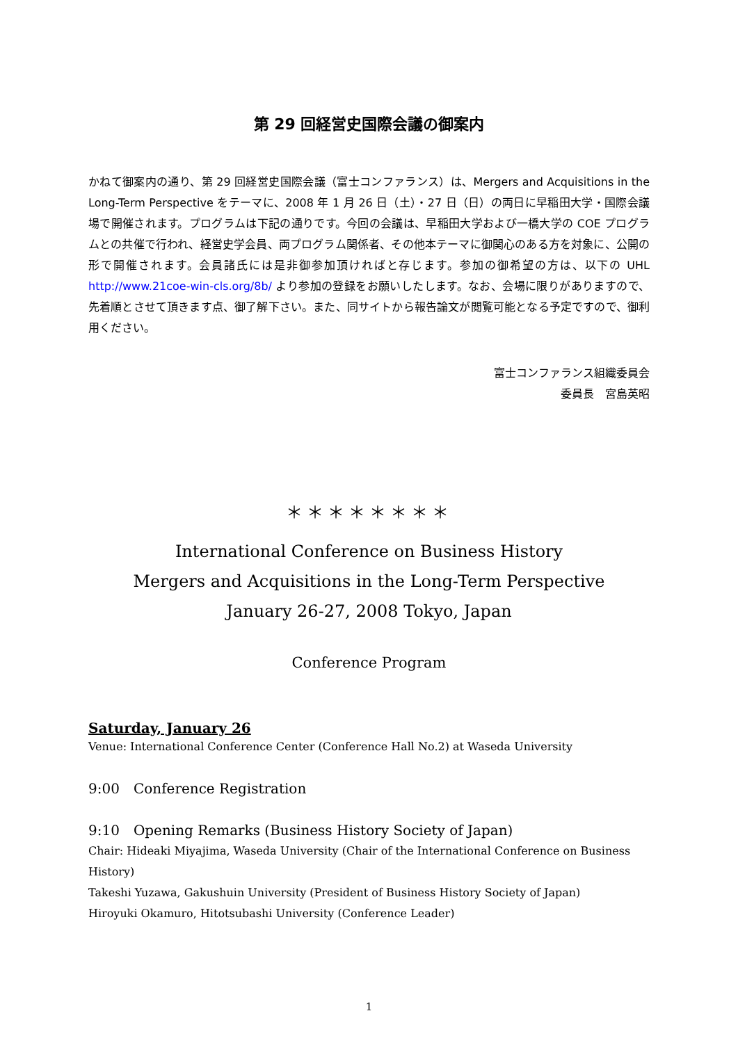第 29 回経営史国際会議の御案内
かねて御案内の通り、第 29 回経営史国際会議（富士コンファランス）は、Mergers and Acquisitions in the Long-Term Perspective をテーマに、2008 年 1 月 26 日（土）・27 日（日）の両日に早稲田大学・国際会議場で開催されます。プログラムは下記の通りです。今回の会議は、早稲田大学および一橋大学の COE プログラムとの共催で行われ、経営史学会員、両プログラム関係者、その他本テーマに御関心のある方を対象に、公開の形で開催されます。会員諸氏には是非御参加頂ければと存じます。参加の御希望の方は、以下の UHL http://www.21coe-win-cls.org/8b/ より参加の登録をお願いしたします。なお、会場に限りがありますので、先着順とさせて頂きます点、御了解下さい。また、同サイトから報告論文が閲覧可能となる予定ですので、御利用ください。
富士コンファランス組織委員会
委員長　宮島英昭
＊＊＊＊＊＊＊＊
International Conference on Business History
Mergers and Acquisitions in the Long-Term Perspective
January 26-27, 2008 Tokyo, Japan
Conference Program
Saturday, January 26
Venue: International Conference Center (Conference Hall No.2) at Waseda University
9:00　Conference Registration
9:10　Opening Remarks (Business History Society of Japan)
Chair: Hideaki Miyajima, Waseda University (Chair of the International Conference on Business History)
Takeshi Yuzawa, Gakushuin University (President of Business History Society of Japan)
Hiroyuki Okamuro, Hitotsubashi University (Conference Leader)
1